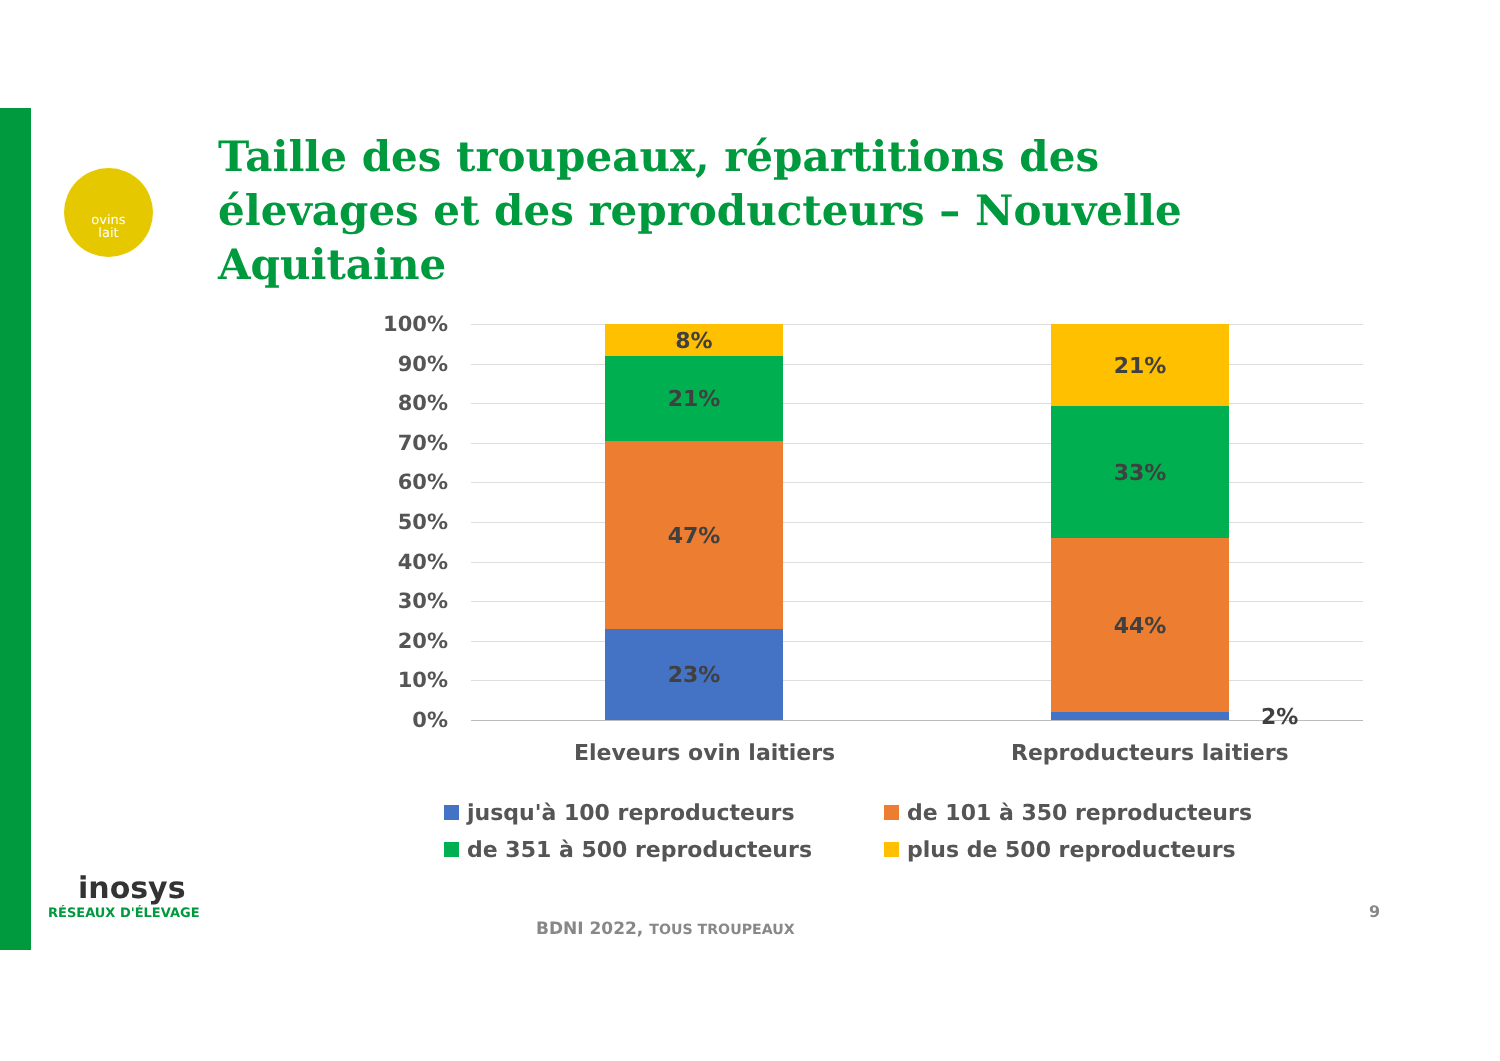ovins
lait
Taille des troupeaux, répartitions des élevages et des reproducteurs – Nouvelle Aquitaine
100%
90%
80%
70%
60%
50%
40%
30%
20%
10%
0%
8%
21%
47%
23%
21%
33%
44%
2%
Eleveurs ovin laitiers Reproducteurs laitiers
jusqu'à 100 reproducteurs
de 101 à 350 reproducteurs
de 351 à 500 reproducteurs
plus de 500 reproducteurs
inosys
RÉSEAUX D'ÉLEVAGE
BDNI 2022, TOUS TROUPEAUX
9